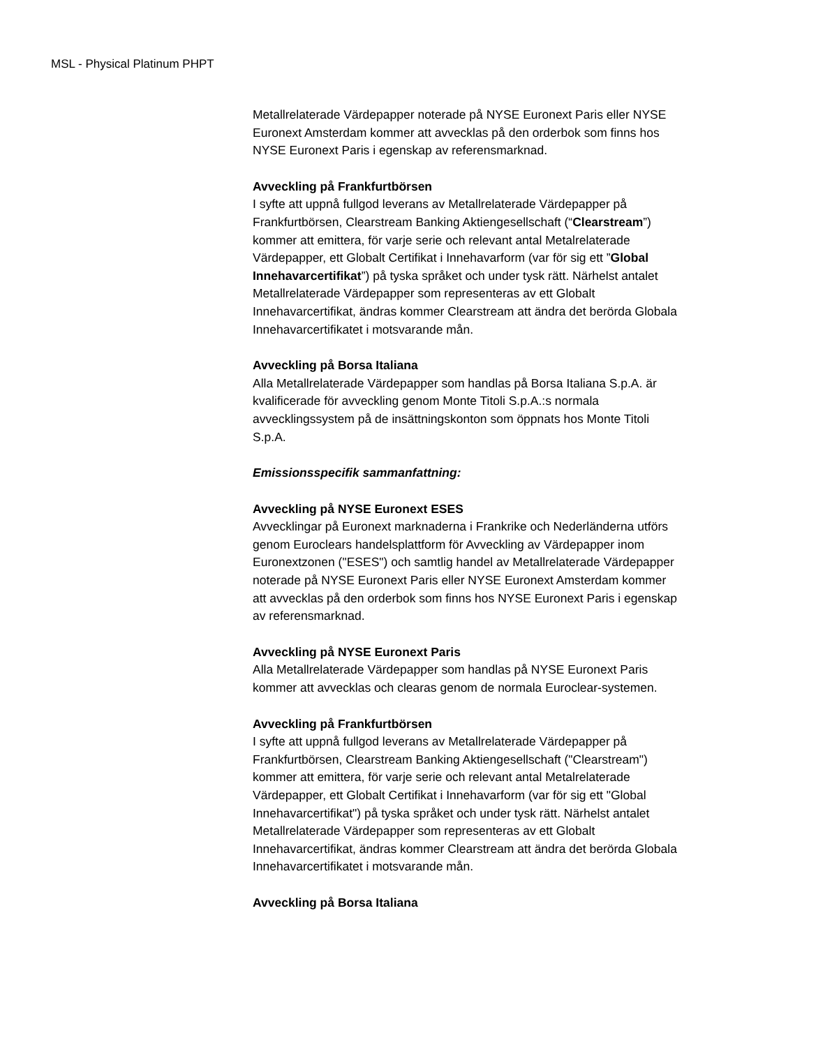MSL - Physical Platinum PHPT
Metallrelaterade Värdepapper noterade på NYSE Euronext Paris eller NYSE Euronext Amsterdam kommer att avvecklas på den orderbok som finns hos NYSE Euronext Paris i egenskap av referensmarknad.
Avveckling på Frankfurtbörsen
I syfte att uppnå fullgod leverans av Metallrelaterade Värdepapper på Frankfurtbörsen, Clearstream Banking Aktiengesellschaft (“Clearstream”) kommer att emittera, för varje serie och relevant antal Metalrelaterade Värdepapper, ett Globalt Certifikat i Innehavarform (var för sig ett ”Global Innehavarcertifikat”) på tyska språket och under tysk rätt. Närhelst antalet Metallrelaterade Värdepapper som representeras av ett Globalt Innehavarcertifikat, ändras kommer Clearstream att ändra det berörda Globala Innehavarcertifikatet i motsvarande mån.
Avveckling på Borsa Italiana
Alla Metallrelaterade Värdepapper som handlas på Borsa Italiana S.p.A. är kvalificerade för avveckling genom Monte Titoli S.p.A.:s normala avvecklingssystem på de insättningskonton som öppnats hos Monte Titoli S.p.A.
Emissionsspecifik sammanfattning:
Avveckling på NYSE Euronext ESES
Avvecklingar på Euronext marknaderna i Frankrike och Nederländerna utförs genom Euroclears handelsplattform för Avveckling av Värdepapper inom Euronextzonen ("ESES") och samtlig handel av Metallrelaterade Värdepapper noterade på NYSE Euronext Paris eller NYSE Euronext Amsterdam kommer att avvecklas på den orderbok som finns hos NYSE Euronext Paris i egenskap av referensmarknad.
Avveckling på NYSE Euronext Paris
Alla Metallrelaterade Värdepapper som handlas på NYSE Euronext Paris kommer att avvecklas och clearas genom de normala Euroclear-systemen.
Avveckling på Frankfurtbörsen
I syfte att uppnå fullgod leverans av Metallrelaterade Värdepapper på Frankfurtbörsen, Clearstream Banking Aktiengesellschaft ("Clearstream") kommer att emittera, för varje serie och relevant antal Metalrelaterade Värdepapper, ett Globalt Certifikat i Innehavarform (var för sig ett "Global Innehavarcertifikat") på tyska språket och under tysk rätt. Närhelst antalet Metallrelaterade Värdepapper som representeras av ett Globalt Innehavarcertifikat, ändras kommer Clearstream att ändra det berörda Globala Innehavarcertifikatet i motsvarande mån.
Avveckling på Borsa Italiana